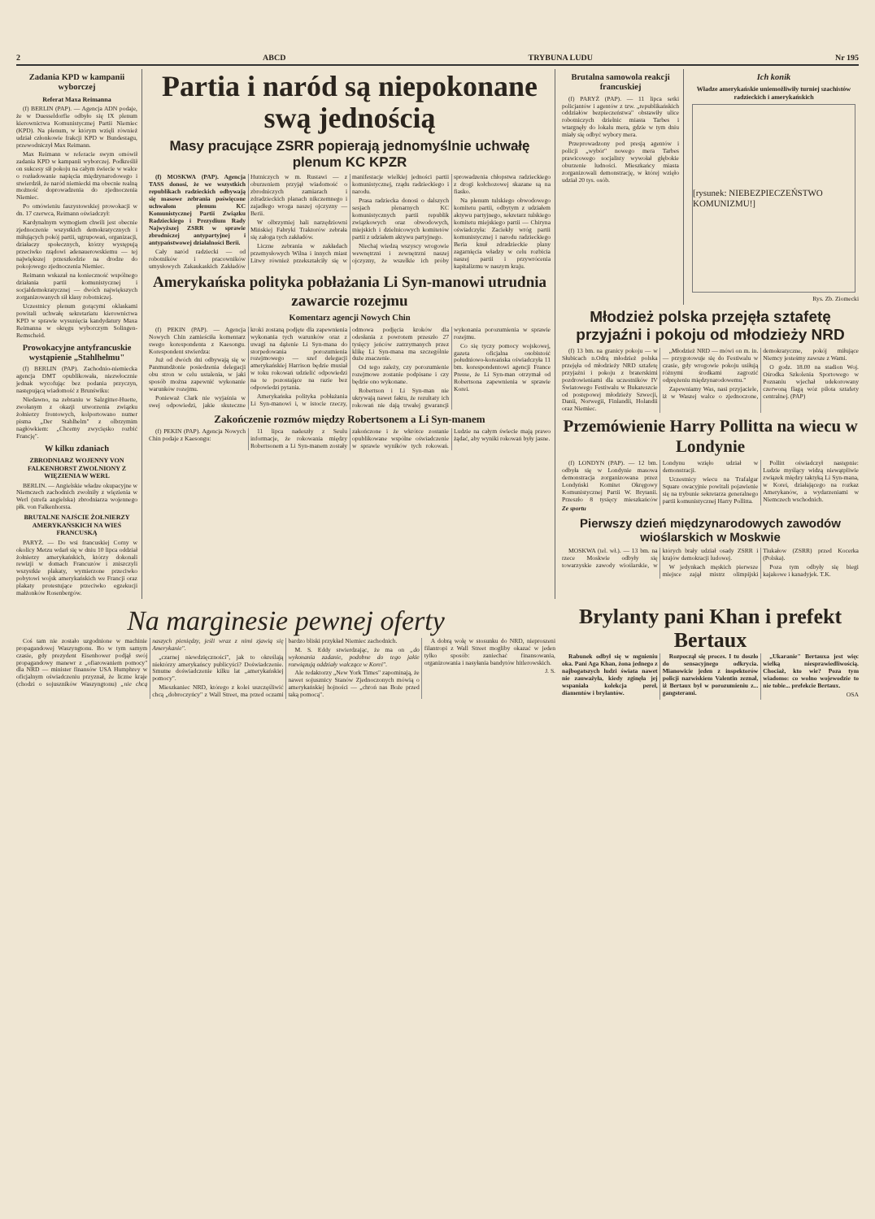2 ABCD TRYBUNA LUDU Nr 195
Zadania KPD w kampanii wyborczej
Referat Maxa Reimanna
(f) BERLIN (PAP). — Agencja ADN podaje, że w Duesseldorfie odbyło się IX plenum kierownictwa Komunistycznej Partii Niemiec (KPD). Na plenum, w którym wzięli również udział członkowie frakcji KPD w Bundestagu, przewodniczył Max Reimann.
Max Reimann w referacie swym omówił zadania KPD w kampanii wyborczej. Podkreślił on sukcesy sił pokoju na całym świecie w walce o rozładowanie napięcia międzynarodowego i stwierdził, że naród niemiecki ma obecnie realną możność doprowadzenia do zjednoczenia Niemiec.
Po omówieniu faszystowskiej prowokacji w dn. 17 czerwca, Reimann oświadczył:
Kardynalnym wymogiem chwili jest obecnie zjednoczenie wszystkich demokratycznych i miłujących pokój partii, ugrupowań, organizacji, działaczy społecznych, którzy występują przeciwko rządowi adenauerowskiemu — tej największej przeszkodzie na drodze do pokojowego zjednoczenia Niemiec.
Reimann wskazał na konieczność wspólnego działania partii komunistycznej i socjaldemokratycznej — dwóch największych zorganizowanych sił klasy robotniczej.
Uczestnicy plenum gorącymi oklaskami powitali uchwałę sekretariatu kierownictwa KPD w sprawie wysunięcia kandydatury Maxa Reimanna w okręgu wyborczym Solingen-Remscheid.
Prowokacyjne antyfrancuskie wystąpienie „Stahlhelmu"
(f) BERLIN (PAP). Zachodnio-niemiecka agencja DMT opublikowała, niezwłocznie jednak wycofując bez podania przyczyn, następującą wiadomość z Brunświku:
Niedawno, na zebraniu w Salzgitter-Huette, zwołanym z okazji utworzenia związku żołnierzy frontowych, kolportowano numer pisma „Der Stahlhelm" z olbrzymim nagłówkiem: „Chcemy zwycięsko rozbić Francję".
W kilku zdaniach
ZBRODNIARZ WOJENNY VON FALKENHORST ZWOLNIONY Z WIĘZIENIA W WERL
BERLIN. — Angielskie władze okupacyjne w Niemczech zachodnich zwolniły z więzienia w Werl (strefa angielska) zbrodniarza wojennego płk. von Falkenhorsta.
BRUTALNE NAJŚCIE ŻOŁNIERZY AMERYKAŃSKICH NA WIEŚ FRANCUSKĄ
PARYŻ. — Do wsi francuskiej Corny w okolicy Metzu wdarł się w dniu 10 lipca oddział żołnierzy amerykańskich, którzy dokonali rewizji w domach Francuzów i zniszczyli wszystkie plakaty, wymierzone przeciwko pobytowi wojsk amerykańskich we Francji oraz plakaty protestujące przeciwko egzekucji małżonków Rosenbergów.
Partia i naród są niepokonane swą jednością
Masy pracujące ZSRR popierają jednomyślnie uchwałę plenum KC KPZR
(f) MOSKWA (PAP). Agencja TASS donosi, że we wszystkich republikach radzieckich odbywają się masowe zebrania poświęcone uchwałom plenum KC Komunistycznej Partii Związku Radzieckiego i Prezydium Rady Najwyższej ZSRR w sprawie zbrodniczej antypartyjnej i antypaństwowej działalności Berii.
Cały naród radziecki — od robotników i pracowników umysłowych Zakaukaskich Zakładów Hutniczych w m. Rustawi — z oburzeniem przyjął wiadomość o zbrodniczych zamiarach i zdradzieckich planach nikczemnego i zajadłego wroga naszej ojczyzny — Berii.
W olbrzymiej hali narzędziowni Mińskiej Fabryki Traktorów zebrała się załoga tych zakładów.
Liczne zebrania w zakładach przemysłowych Wilna i innych miast Litwy również przekształciły się w manifestacje wielkiej jedności partii komunistycznej, rządu radzieckiego i narodu.
Prasa radziecka donosi o dalszych sesjach plenarnych KC komunistycznych partii republik związkowych oraz obwodowych, miejskich i dzielnicowych komitetów partii z udziałem aktywu partyjnego.
Niechaj wiedzą wszyscy wrogowie wewnętrzni i zewnętrzni naszej ojczyzny, że wszelkie ich próby sprowadzenia chłopstwa radzieckiego z drogi kołchozowej skazane są na fiasko.
Na plenum tulskiego obwodowego komitetu partii, odbytym z udziałem aktywu partyjnego, sekretarz tulskiego komitetu miejskiego partii — Chiryna oświadczyła: Zaciekły wróg partii komunistycznej i narodu radzieckiego Beria knuł zdradzieckie plany zagarnięcia władzy w celu rozbicia naszej partii i przywrócenia kapitalizmu w naszym kraju.
Amerykańska polityka pobłażania Li Syn-manowi utrudnia zawarcie rozejmu
Komentarz agencji Nowych Chin
(f) PEKIN (PAP). — Agencja Nowych Chin zamieściła komentarz swego korespondenta z Kaesongu. Korespondent stwierdza:
Już od dwóch dni odbywają się w Panmundżonie posiedzenia delegacji obu stron w celu ustalenia, w jaki sposób można zapewnić wykonanie warunków rozejmu.
Ponieważ Clark nie wyjaśnia w swej odpowiedzi, jakie skuteczne kroki zostaną podjęte dla zapewnienia wykonania tych warunków oraz z uwagi na dążenie Li Syn-mana do storpedowania porozumienia rozejmowego — szef delegacji amerykańskiej Harrison będzie musiał w toku rokowań udzielić odpowiedzi na te pozostające na razie bez odpowiedzi pytania.
Amerykańska polityka pobłażania Li Syn-manowi i, w istocie rzeczy, odmowa podjęcia kroków dla odesłania z powrotem przeszło 27 tysięcy jeńców zatrzymanych przez klikę Li Syn-mana ma szczególnie duże znaczenie.
Od tego zależy, czy porozumienie rozejmowe zostanie podpisane i czy będzie ono wykonane.
Robertson i Li Syn-man nie ukrywają nawet faktu, że rezultaty ich rokowań nie dają trwałej gwarancji wykonania porozumienia w sprawie rozejmu.
Co się tyczy pomocy wojskowej, gazeta oficjalna osobistość południowo-koreańska oświadczyła 11 bm. korespondentowi agencji France Presse, że Li Syn-man otrzymał od Robertsona zapewnienia w sprawie Korei.
Zakończenie rozmów między Robertsonem a Li Syn-manem
(f) PEKIN (PAP). Agencja Nowych Chin podaje z Kaesongu:
11 lipca nadeszły z Seulu informacje, że rokowania między Robertsonem a Li Syn-manem zostały zakończone i że wkrótce zostanie opublikowane wspólne oświadczenie w sprawie wyników tych rokowań. Ludzie na całym świecie mają prawo żądać, aby wyniki rokowań były jasne.
Brutalna samowola reakcji francuskiej
(f) PARYŻ (PAP). — 11 lipca setki policjantów i agentów z tzw. „republikańskich oddziałów bezpieczeństwa" obstawiły ulice robotniczych dzielnic miasta Tarbes i wtargnęły do lokalu mera, gdzie w tym dniu miały się odbyć wybory mera.
Przeprowadzony pod presją agentów i policji „wybór" nowego mera Tarbes prawicowego socjalisty wywołał głębokie oburzenie ludności. Mieszkańcy miasta zorganizowali demonstrację, w której wzięło udział 20 tys. osób.
Ich konik
Władze amerykańskie uniemożliwiły turniej szachistów radzieckich i amerykańskich
[rysunek: NIEBEZPIECZEŃSTWO KOMUNIZMU!]
Rys. Zb. Ziomecki
Młodzież polska przejęła sztafetę przyjaźni i pokoju od młodzieży NRD
(f) 13 bm. na granicy pokoju — w Słubicach n.Odrą młodzież polska przejęła od młodzieży NRD sztafetę przyjaźni i pokoju z braterskimi pozdrowieniami dla uczestników IV Światowego Festiwalu w Bukareszcie od postępowej młodzieży Szwecji, Danii, Norwegii, Finlandii, Holandii oraz Niemiec.
„Młodzież NRD — mówi on m. in. — przygotowuje się do Festiwalu w czasie, gdy wrogowie pokoju usiłują różnymi środkami zagrozić odprężeniu międzynarodowemu."
Zapewniamy Was, nasi przyjaciele, iż w Waszej walce o zjednoczone, demokratyczne, pokój miłujące Niemcy jesteśmy zawsze z Wami.
O godz. 18.00 na stadion Woj. Ośrodka Szkolenia Sportowego w Poznaniu wjechał udekorowany czerwoną flagą wóz pilota sztafety centralnej. (PAP)
Przemówienie Harry Pollitta na wiecu w Londynie
(f) LONDYN (PAP). — 12 bm. odbyła się w Londynie masowa demonstracja zorganizowana przez Londyński Komitet Okręgowy Komunistycznej Partii W. Brytanii. Przeszło 8 tysięcy mieszkańców Londynu wzięło udział w demonstracji.
Uczestnicy wiecu na Trafalgar Square owacyjnie powitali pojawienie się na trybunie sekretarza generalnego partii komunistycznej Harry Pollitta.
Pollitt oświadczył następnie: Ludzie myślący widzą niewątpliwie związek między taktyką Li Syn-mana, w Korei, działającego na rozkaz Amerykanów, a wydarzeniami w Niemczech wschodnich.
Ze sportu
Pierwszy dzień międzynarodowych zawodów wioślarskich w Moskwie
MOSKWA (tel. wł.). — 13 bm. na rzece Moskwie odbyły się towarzyskie zawody wioślarskie, w których brały udział osady ZSRR i krajów demokracji ludowej.
W jedynkach męskich pierwsze miejsce zajął mistrz olimpijski Tiukałow (ZSRR) przed Kocerka (Polska).
Poza tym odbyły się biegi kajakowe i kanadyjek. T.K.
Na marginesie pewnej oferty
Coś tam nie zostało uzgodnione w machinie propagandowej Waszyngtonu. Bo w tym samym czasie, gdy prezydent Eisenhower podjął swój propagandowy manewr z „ofiarowaniem pomocy" dla NRD — minister finansów USA Humphrey w oficjalnym oświadczeniu przyznał, że liczne kraje (chodzi o sojuszników Waszyngtonu) „nie chcą naszych pieniędzy, jeśli wraz z nimi zjawią się Amerykanie".
„czarnej niewdzięczności", jak to określają niektórzy amerykańscy publicyści? Doświadczenie. Smutne doświadczenie kilku lat „amerykańskiej pomocy".
Mieszkaniec NRD, którego z kolei uszczęśliwić chcą „dobroczyńcy" z Wall Street, ma przed oczami bardzo bliski przykład Niemiec zachodnich.
M. S. Eddy stwierdzając, że ma on „do wykonania zadanie, podobne do tego jakie rozwiązują oddziały walczące w Korei".
Ale redaktorzy „New York Times" zapominają, że nawet sojusznicy Stanów Zjednoczonych mówią o amerykańskiej hojności — „chroń nas Boże przed taką pomocą".
A dobrą wolę w stosunku do NRD, nieproszeni filantropi z Wall Street mogliby okazać w jeden tylko sposób: zaniechać finansowania, organizowania i nasyłania bandytów hitlerowskich.
J. S.
Brylanty pani Khan i prefekt Bertaux
Rabunek odbył się w mgnieniu oka. Pani Aga Khan, żona jednego z najbogatszych ludzi świata nawet nie zauważyła, kiedy zginęła jej wspaniała kolekcja pereł, diamentów i brylantów.
Rozpoczął się proces. I tu doszło do sensacyjnego odkrycia. Mianowicie jeden z inspektorów policji nazwiskiem Valentin zeznał, iż Bertaux był w porozumieniu z... gangsterami.
„Ukaranie" Bertauxa jest więc wielką niesprawiedliwością. Chociaż, kto wie? Poza tym wiadomo: co wolno wojewodzie to nie tobie... prefekcie Bertaux.
OSA